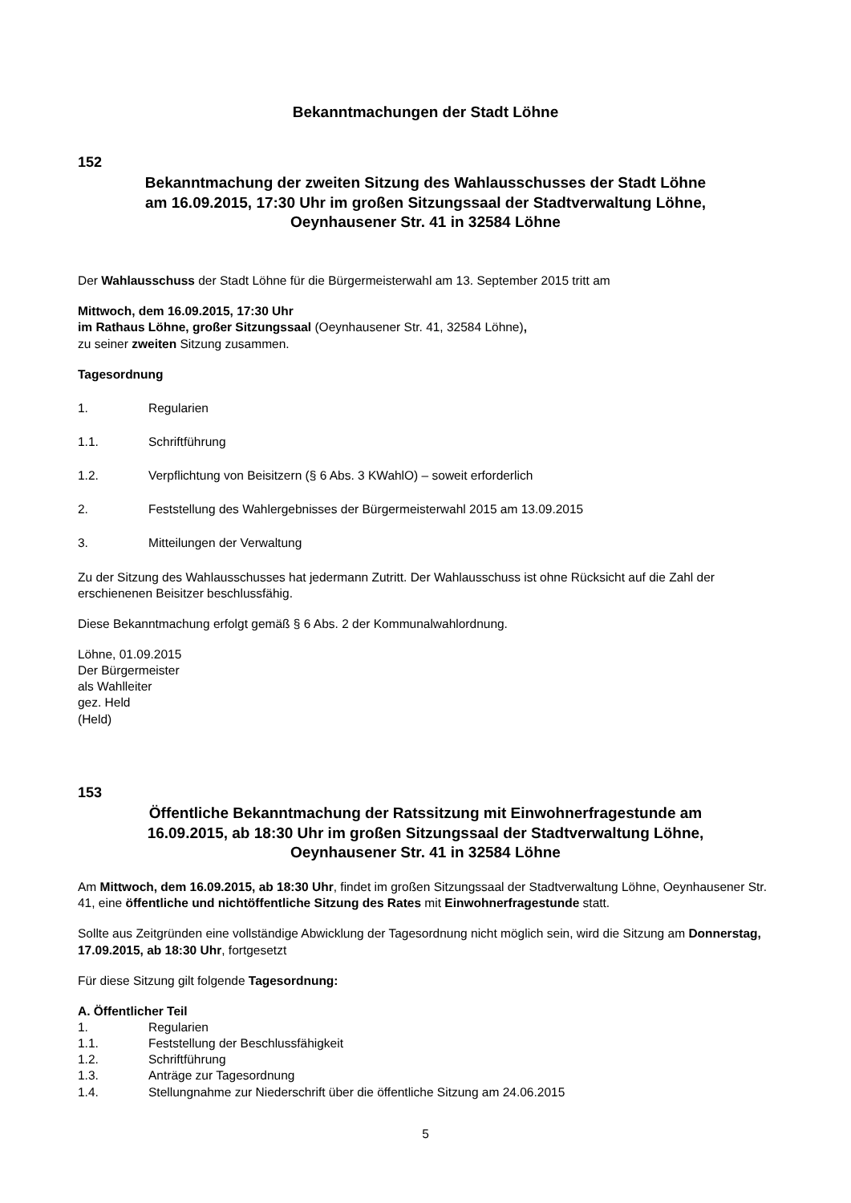Bekanntmachungen der Stadt Löhne
152
Bekanntmachung der zweiten Sitzung des Wahlausschusses der Stadt Löhne
am 16.09.2015, 17:30 Uhr im großen Sitzungssaal der Stadtverwaltung Löhne,
Oeynhausener Str. 41 in 32584 Löhne
Der Wahlausschuss der Stadt Löhne für die Bürgermeisterwahl am 13. September 2015 tritt am
Mittwoch, dem 16.09.2015, 17:30 Uhr
im Rathaus Löhne, großer Sitzungssaal (Oeynhausener Str. 41, 32584 Löhne),
zu seiner zweiten Sitzung zusammen.
Tagesordnung
1. Regularien
1.1. Schriftführung
1.2. Verpflichtung von Beisitzern (§ 6 Abs. 3 KWahlO) – soweit erforderlich
2. Feststellung des Wahlergebnisses der Bürgermeisterwahl 2015 am 13.09.2015
3. Mitteilungen der Verwaltung
Zu der Sitzung des Wahlausschusses hat jedermann Zutritt. Der Wahlausschuss ist ohne Rücksicht auf die Zahl der erschienenen Beisitzer beschlussfähig.
Diese Bekanntmachung erfolgt gemäß § 6 Abs. 2 der Kommunalwahlordnung.
Löhne, 01.09.2015
Der Bürgermeister
als Wahlleiter
gez. Held
(Held)
153
Öffentliche Bekanntmachung der Ratssitzung mit Einwohnerfragestunde am
16.09.2015, ab 18:30 Uhr im großen Sitzungssaal der Stadtverwaltung Löhne,
Oeynhausener Str. 41 in 32584 Löhne
Am Mittwoch, dem 16.09.2015, ab 18:30 Uhr, findet im großen Sitzungssaal der Stadtverwaltung Löhne, Oeynhausener Str. 41, eine öffentliche und nichtöffentliche Sitzung des Rates mit Einwohnerfragestunde statt.
Sollte aus Zeitgründen eine vollständige Abwicklung der Tagesordnung nicht möglich sein, wird die Sitzung am Donnerstag, 17.09.2015, ab 18:30 Uhr, fortgesetzt
Für diese Sitzung gilt folgende Tagesordnung:
A. Öffentlicher Teil
1. Regularien
1.1. Feststellung der Beschlussfähigkeit
1.2. Schriftführung
1.3. Anträge zur Tagesordnung
1.4. Stellungnahme zur Niederschrift über die öffentliche Sitzung am 24.06.2015
5